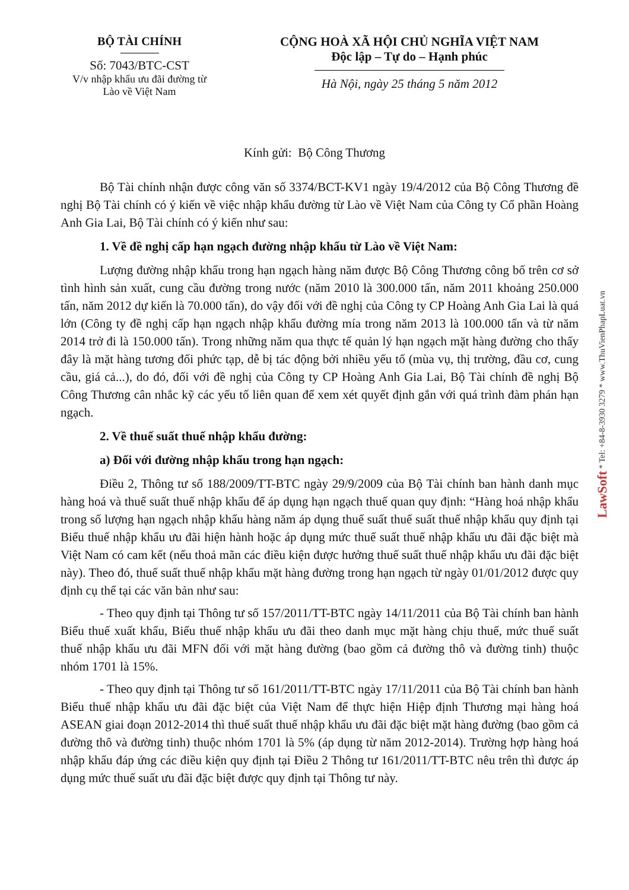BỘ TÀI CHÍNH
Số: 7043/BTC-CST
V/v nhập khẩu ưu đãi đường từ
Lào về Việt Nam
CỘNG HOÀ XÃ HỘI CHỦ NGHĨA VIỆT NAM
Độc lập – Tự do – Hạnh phúc
Hà Nội, ngày 25 tháng 5 năm 2012
Kính gửi: Bộ Công Thương
Bộ Tài chính nhận được công văn số 3374/BCT-KV1 ngày 19/4/2012 của Bộ Công Thương đề nghị Bộ Tài chính có ý kiến về việc nhập khẩu đường từ Lào về Việt Nam của Công ty Cổ phần Hoàng Anh Gia Lai, Bộ Tài chính có ý kiến như sau:
1. Về đề nghị cấp hạn ngạch đường nhập khẩu từ Lào về Việt Nam:
Lượng đường nhập khẩu trong hạn ngạch hàng năm được Bộ Công Thương công bố trên cơ sở tình hình sản xuất, cung cầu đường trong nước (năm 2010 là 300.000 tấn, năm 2011 khoảng 250.000 tấn, năm 2012 dự kiến là 70.000 tấn), do vậy đối với đề nghị của Công ty CP Hoàng Anh Gia Lai là quá lớn (Công ty đề nghị cấp hạn ngạch nhập khẩu đường mía trong năm 2013 là 100.000 tấn và từ năm 2014 trở đi là 150.000 tấn). Trong những năm qua thực tế quản lý hạn ngạch mặt hàng đường cho thấy đây là mặt hàng tương đối phức tạp, dễ bị tác động bởi nhiều yếu tố (mùa vụ, thị trường, đầu cơ, cung cầu, giá cả...), do đó, đối với đề nghị của Công ty CP Hoàng Anh Gia Lai, Bộ Tài chính đề nghị Bộ Công Thương cân nhắc kỹ các yếu tố liên quan để xem xét quyết định gắn với quá trình đàm phán hạn ngạch.
2. Về thuế suất thuế nhập khẩu đường:
a) Đối với đường nhập khẩu trong hạn ngạch:
Điều 2, Thông tư số 188/2009/TT-BTC ngày 29/9/2009 của Bộ Tài chính ban hành danh mục hàng hoá và thuế suất thuế nhập khẩu để áp dụng hạn ngạch thuế quan quy định: “Hàng hoá nhập khẩu trong số lượng hạn ngạch nhập khẩu hàng năm áp dụng thuế suất thuế suất thuế nhập khẩu quy định tại Biểu thuế nhập khẩu ưu đãi hiện hành hoặc áp dụng mức thuế suất thuế nhập khẩu ưu đãi đặc biệt mà Việt Nam có cam kết (nếu thoả mãn các điều kiện được hưởng thuế suất thuế nhập khẩu ưu đãi đặc biệt này). Theo đó, thuế suất thuế nhập khẩu mặt hàng đường trong hạn ngạch từ ngày 01/01/2012 được quy định cụ thể tại các văn bản như sau:
- Theo quy định tại Thông tư số 157/2011/TT-BTC ngày 14/11/2011 của Bộ Tài chính ban hành Biểu thuế xuất khẩu, Biểu thuế nhập khẩu ưu đãi theo danh mục mặt hàng chịu thuế, mức thuế suất thuế nhập khẩu ưu đãi MFN đối với mặt hàng đường (bao gồm cả đường thô và đường tinh) thuộc nhóm 1701 là 15%.
- Theo quy định tại Thông tư số 161/2011/TT-BTC ngày 17/11/2011 của Bộ Tài chính ban hành Biểu thuế nhập khẩu ưu đãi đặc biệt của Việt Nam để thực hiện Hiệp định Thương mại hàng hoá ASEAN giai đoạn 2012-2014 thì thuế suất thuế nhập khẩu ưu đãi đặc biệt mặt hàng đường (bao gồm cả đường thô và đường tinh) thuộc nhóm 1701 là 5% (áp dụng từ năm 2012-2014). Trường hợp hàng hoá nhập khẩu đáp ứng các điều kiện quy định tại Điều 2 Thông tư 161/2011/TT-BTC nêu trên thì được áp dụng mức thuế suất ưu đãi đặc biệt được quy định tại Thông tư này.
LawSoft * Tel: +84-8-3930 3279 * www.ThuVienPhapLuat.vn